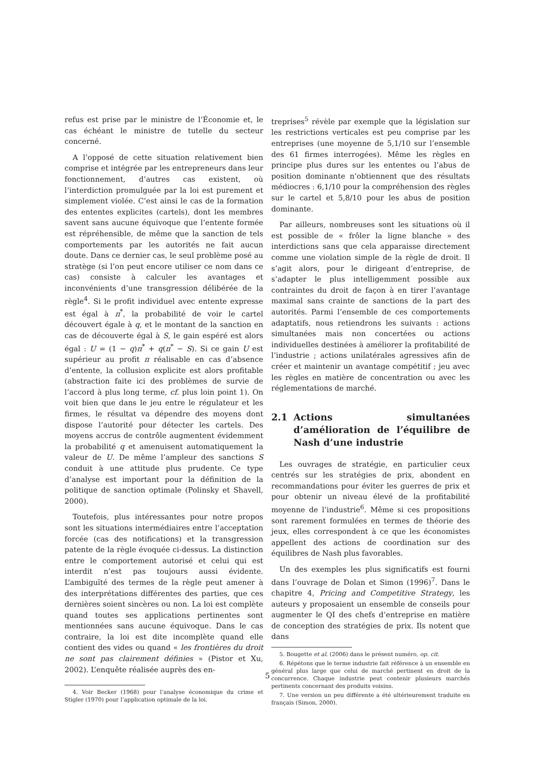refus est prise par le ministre de l’Économie et, le cas échéant le ministre de tutelle du secteur concerné.
A l’opposé de cette situation relativement bien comprise et intégrée par les entrepreneurs dans leur fonctionnement, d’autres cas existent, où l’interdiction promulguée par la loi est purement et simplement violée. C’est ainsi le cas de la formation des ententes explicites (cartels), dont les membres savent sans aucune équivoque que l’entente formée est répréhensible, de même que la sanction de tels comportements par les autorités ne fait aucun doute. Dans ce dernier cas, le seul problème posé au stratège (si l’on peut encore utiliser ce nom dans ce cas) consiste à calculer les avantages et inconvénients d’une transgression délibérée de la règle<sup>4</sup>. Si le profit individuel avec entente expresse est égal à π<sup>*</sup>, la probabilité de voir le cartel découvert égale à q, et le montant de la sanction en cas de découverte égal à S, le gain espéré est alors égal : U = (1 − q)π<sup>*</sup> + q(π<sup>*</sup> − S). Si ce gain U est supérieur au profit π réalisable en cas d’absence d’entente, la collusion explicite est alors profitable (abstraction faite ici des problèmes de survie de l’accord à plus long terme, cf. plus loin point 1). On voit bien que dans le jeu entre le régulateur et les firmes, le résultat va dépendre des moyens dont dispose l’autorité pour détecter les cartels. Des moyens accrus de contrôle augmentent évidemment la probabilité q et amenuisent automatiquement la valeur de U. De même l’ampleur des sanctions S conduit à une attitude plus prudente. Ce type d’analyse est important pour la définition de la politique de sanction optimale (Polinsky et Shavell, 2000).
Toutefois, plus intéressantes pour notre propos sont les situations intermédiaires entre l’acceptation forcée (cas des notifications) et la transgression patente de la règle évoquée ci-dessus. La distinction entre le comportement autorisé et celui qui est interdit n’est pas toujours aussi évidente. L’ambiguïté des termes de la règle peut amener à des interprétations différentes des parties, que ces dernières soient sincères ou non. La loi est complète quand toutes ses applications pertinentes sont mentionnées sans aucune équivoque. Dans le cas contraire, la loi est dite incomplète quand elle contient des vides ou quand « les frontières du droit ne sont pas clairement définies » (Pistor et Xu, 2002). L’enquête réalisée auprès des en-
4. Voir Becker (1968) pour l’analyse économique du crime et Stigler (1970) pour l’application optimale de la loi.
treprises<sup>5</sup> révèle par exemple que la législation sur les restrictions verticales est peu comprise par les entreprises (une moyenne de 5,1/10 sur l’ensemble des 61 firmes interrogées). Même les règles en principe plus dures sur les ententes ou l’abus de position dominante n’obtiennent que des résultats médiocres : 6,1/10 pour la compréhension des règles sur le cartel et 5,8/10 pour les abus de position dominante.
Par ailleurs, nombreuses sont les situations où il est possible de « frôler la ligne blanche » des interdictions sans que cela apparaisse directement comme une violation simple de la règle de droit. Il s’agit alors, pour le dirigeant d’entreprise, de s’adapter le plus intelligemment possible aux contraintes du droit de façon à en tirer l’avantage maximal sans crainte de sanctions de la part des autorités. Parmi l’ensemble de ces comportements adaptatifs, nous retiendrons les suivants : actions simultanées mais non concertées ou actions individuelles destinées à améliorer la profitabilité de l’industrie ; actions unilatérales agressives afin de créer et maintenir un avantage compétitif ; jeu avec les règles en matière de concentration ou avec les réglementations de marché.
2.1 Actions simultanées d’amélioration de l’équilibre de Nash d’une industrie
Les ouvrages de stratégie, en particulier ceux centrés sur les stratégies de prix, abondent en recommandations pour éviter les guerres de prix et pour obtenir un niveau élevé de la profitabilité moyenne de l’industrie<sup>6</sup>. Même si ces propositions sont rarement formulées en termes de théorie des jeux, elles correspondent à ce que les économistes appellent des actions de coordination sur des équilibres de Nash plus favorables.
Un des exemples les plus significatifs est fourni dans l’ouvrage de Dolan et Simon (1996)<sup>7</sup>. Dans le chapitre 4, Pricing and Competitive Strategy, les auteurs y proposaient un ensemble de conseils pour augmenter le QI des chefs d’entreprise en matière de conception des stratégies de prix. Ils notent que dans
5. Bougette et al. (2006) dans le présent numéro, op. cit.
6. Répétons que le terme industrie fait référence à un ensemble en général plus large que celui de marché pertinent en droit de la concurrence. Chaque industrie peut contenir plusieurs marchés pertinents concernant des produits voisins.
7. Une version un peu différente a été ultérieurement traduite en français (Simon, 2000).
5